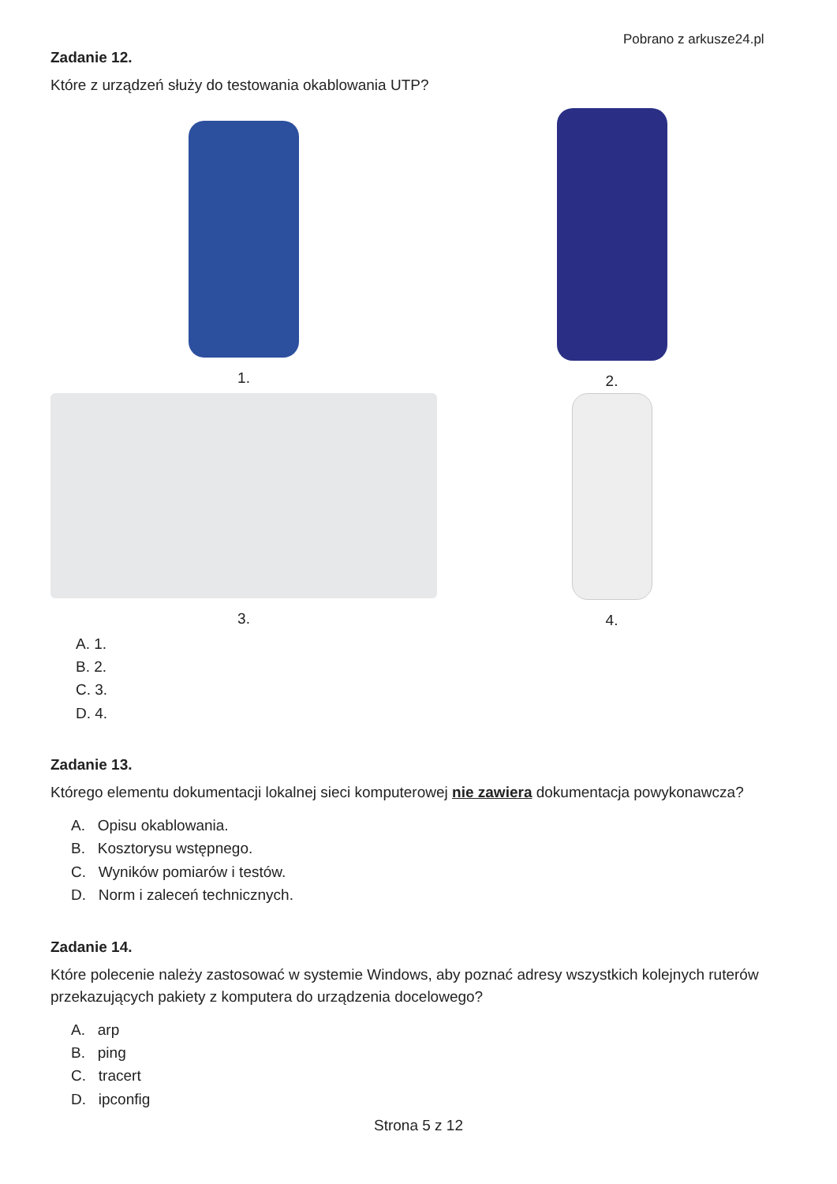Pobrano z arkusze24.pl
Zadanie 12.
Które z urządzeń służy do testowania okablowania UTP?
1.
2.
3.
4.
A. 1.
B. 2.
C. 3.
D. 4.
Zadanie 13.
Którego elementu dokumentacji lokalnej sieci komputerowej nie zawiera dokumentacja powykonawcza?
A. Opisu okablowania.
B. Kosztorysu wstępnego.
C. Wyników pomiarów i testów.
D. Norm i zaleceń technicznych.
Zadanie 14.
Które polecenie należy zastosować w systemie Windows, aby poznać adresy wszystkich kolejnych ruterów przekazujących pakiety z komputera do urządzenia docelowego?
A. arp
B. ping
C. tracert
D. ipconfig
Strona 5 z 12